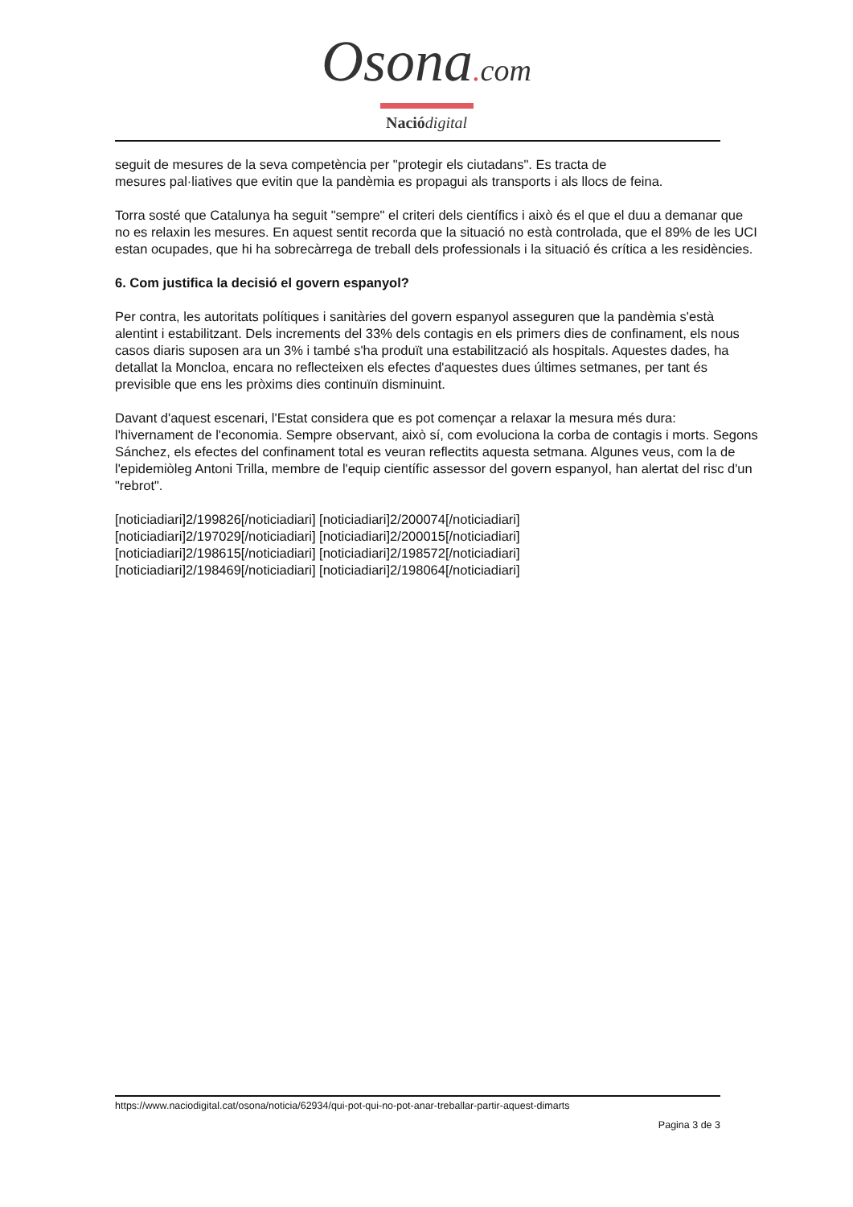Osona. com
Nació digital
seguit de mesures de la seva competència per "protegir els ciutadans". Es tracta de
mesures pal·liatives que evitin que la pandèmia es propagui als transports i als llocs de feina.
Torra sosté que Catalunya ha seguit "sempre" el criteri dels científics i això és el que el duu a demanar que no es relaxin les mesures. En aquest sentit recorda que la situació no està controlada, que el 89% de les UCI estan ocupades, que hi ha sobrecàrrega de treball dels professionals i la situació és crítica a les residències.
6. Com justifica la decisió el govern espanyol?
Per contra, les autoritats polítiques i sanitàries del govern espanyol asseguren que la pandèmia s'està alentint i estabilitzant. Dels increments del 33% dels contagis en els primers dies de confinament, els nous casos diaris suposen ara un 3% i també s'ha produït una estabilització als hospitals. Aquestes dades, ha detallat la Moncloa, encara no reflecteixen els efectes d'aquestes dues últimes setmanes, per tant és previsible que ens les pròxims dies continuïn disminuint.
Davant d'aquest escenari, l'Estat considera que es pot començar a relaxar la mesura més dura: l'hivernament de l'economia. Sempre observant, això sí, com evoluciona la corba de contagis i morts. Segons Sánchez, els efectes del confinament total es veuran reflectits aquesta setmana. Algunes veus, com la de l'epidemiòleg Antoni Trilla, membre de l'equip científic assessor del govern espanyol, han alertat del risc d'un "rebrot".
[noticiadiari]2/199826[/noticiadiari] [noticiadiari]2/200074[/noticiadiari]
[noticiadiari]2/197029[/noticiadiari] [noticiadiari]2/200015[/noticiadiari]
[noticiadiari]2/198615[/noticiadiari] [noticiadiari]2/198572[/noticiadiari]
[noticiadiari]2/198469[/noticiadiari] [noticiadiari]2/198064[/noticiadiari]
https://www.naciodigital.cat/osona/noticia/62934/qui-pot-qui-no-pot-anar-treballar-partir-aquest-dimarts
Pagina 3 de 3